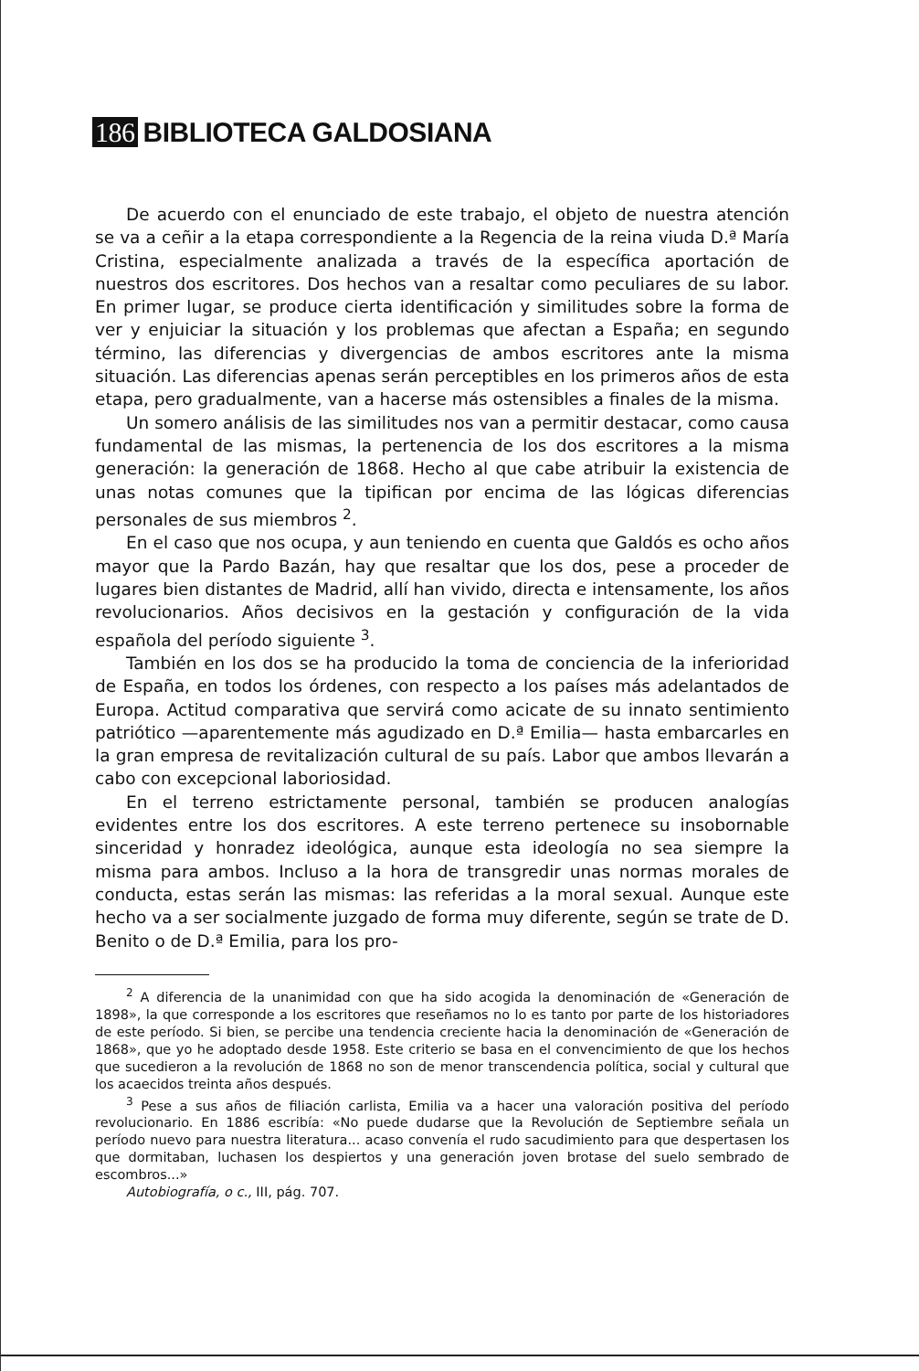186 BIBLIOTECA GALDOSIANA
De acuerdo con el enunciado de este trabajo, el objeto de nuestra atención se va a ceñir a la etapa correspondiente a la Regencia de la reina viuda D.ª María Cristina, especialmente analizada a través de la específica aportación de nuestros dos escritores. Dos hechos van a resaltar como peculiares de su labor. En primer lugar, se produce cierta identificación y similitudes sobre la forma de ver y enjuiciar la situación y los problemas que afectan a España; en segundo término, las diferencias y divergencias de ambos escritores ante la misma situación. Las diferencias apenas serán perceptibles en los primeros años de esta etapa, pero gradualmente, van a hacerse más ostensibles a finales de la misma.
Un somero análisis de las similitudes nos van a permitir destacar, como causa fundamental de las mismas, la pertenencia de los dos escritores a la misma generación: la generación de 1868. Hecho al que cabe atribuir la existencia de unas notas comunes que la tipifican por encima de las lógicas diferencias personales de sus miembros <sup>2</sup>.
En el caso que nos ocupa, y aun teniendo en cuenta que Galdós es ocho años mayor que la Pardo Bazán, hay que resaltar que los dos, pese a proceder de lugares bien distantes de Madrid, allí han vivido, directa e intensamente, los años revolucionarios. Años decisivos en la gestación y configuración de la vida española del período siguiente <sup>3</sup>.
También en los dos se ha producido la toma de conciencia de la inferioridad de España, en todos los órdenes, con respecto a los países más adelantados de Europa. Actitud comparativa que servirá como acicate de su innato sentimiento patriótico —aparentemente más agudizado en D.ª Emilia— hasta embarcarles en la gran empresa de revitalización cultural de su país. Labor que ambos llevarán a cabo con excepcional laboriosidad.
En el terreno estrictamente personal, también se producen analogías evidentes entre los dos escritores. A este terreno pertenece su insobornable sinceridad y honradez ideológica, aunque esta ideología no sea siempre la misma para ambos. Incluso a la hora de transgredir unas normas morales de conducta, estas serán las mismas: las referidas a la moral sexual. Aunque este hecho va a ser socialmente juzgado de forma muy diferente, según se trate de D. Benito o de D.ª Emilia, para los pro-
<sup>2</sup> A diferencia de la unanimidad con que ha sido acogida la denominación de «Generación de 1898», la que corresponde a los escritores que reseñamos no lo es tanto por parte de los historiadores de este período. Si bien, se percibe una tendencia creciente hacia la denominación de «Generación de 1868», que yo he adoptado desde 1958. Este criterio se basa en el convencimiento de que los hechos que sucedieron a la revolución de 1868 no son de menor transcendencia política, social y cultural que los acaecidos treinta años después.
<sup>3</sup> Pese a sus años de filiación carlista, Emilia va a hacer una valoración positiva del período revolucionario. En 1886 escribía: «No puede dudarse que la Revolución de Septiembre señala un período nuevo para nuestra literatura... acaso convenía el rudo sacudimiento para que despertasen los que dormitaban, luchasen los despiertos y una generación joven brotase del suelo sembrado de escombros...»
Autobiografía, o c., III, pág. 707.